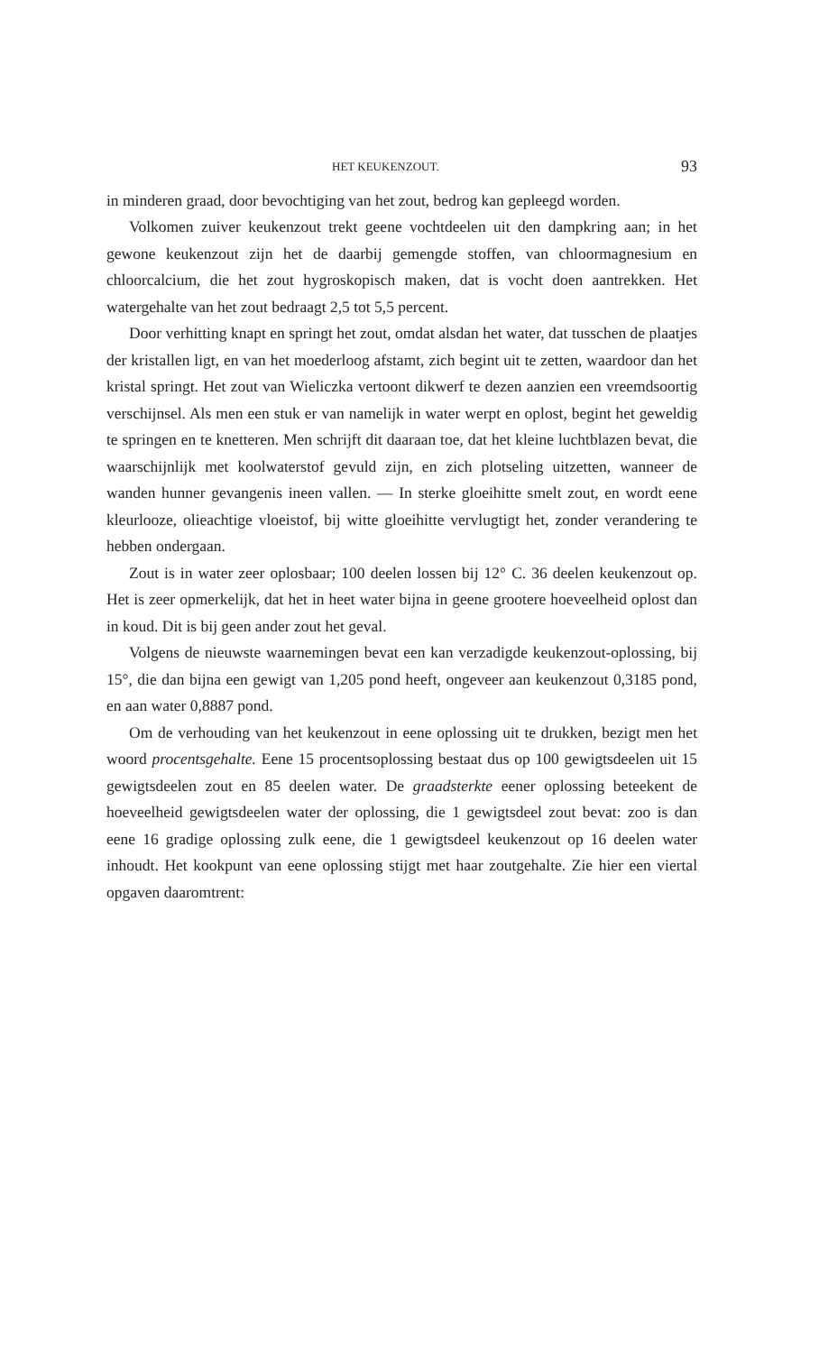HET KEUKENZOUT. 93
in minderen graad, door bevochtiging van het zout, bedrog kan gepleegd worden.
Volkomen zuiver keukenzout trekt geene vochtdeelen uit den dampkring aan; in het gewone keukenzout zijn het de daarbij gemengde stoffen, van chloormagnesium en chloorcalcium, die het zout hygroskopisch maken, dat is vocht doen aantrekken. Het watergehalte van het zout bedraagt 2,5 tot 5,5 percent.
Door verhitting knapt en springt het zout, omdat alsdan het water, dat tusschen de plaatjes der kristallen ligt, en van het moederloog afstamt, zich begint uit te zetten, waardoor dan het kristal springt. Het zout van Wieliczka vertoont dikwerf te dezen aanzien een vreemdsoortig verschijnsel. Als men een stuk er van namelijk in water werpt en oplost, begint het geweldig te springen en te knetteren. Men schrijft dit daaraan toe, dat het kleine luchtblazen bevat, die waarschijnlijk met koolwaterstof gevuld zijn, en zich plotseling uitzetten, wanneer de wanden hunner gevangenis ineen vallen. — In sterke gloeihitte smelt zout, en wordt eene kleurlooze, olieachtige vloeistof, bij witte gloeihitte vervlugtigt het, zonder verandering te hebben ondergaan.
Zout is in water zeer oplosbaar; 100 deelen lossen bij 12° C. 36 deelen keukenzout op. Het is zeer opmerkelijk, dat het in heet water bijna in geene grootere hoeveelheid oplost dan in koud. Dit is bij geen ander zout het geval.
Volgens de nieuwste waarnemingen bevat een kan verzadigde keukenzout-oplossing, bij 15°, die dan bijna een gewigt van 1,205 pond heeft, ongeveer aan keukenzout 0,3185 pond, en aan water 0,8887 pond.
Om de verhouding van het keukenzout in eene oplossing uit te drukken, bezigt men het woord procentsgehalte. Eene 15 procentsoplossing bestaat dus op 100 gewigtsdeelen uit 15 gewigtsdeelen zout en 85 deelen water. De graadsterkte eener oplossing beteekent de hoeveelheid gewigtsdeelen water der oplossing, die 1 gewigtsdeel zout bevat: zoo is dan eene 16 gradige oplossing zulk eene, die 1 gewigtsdeel keukenzout op 16 deelen water inhoudt. Het kookpunt van eene oplossing stijgt met haar zoutgehalte. Zie hier een viertal opgaven daaromtrent: